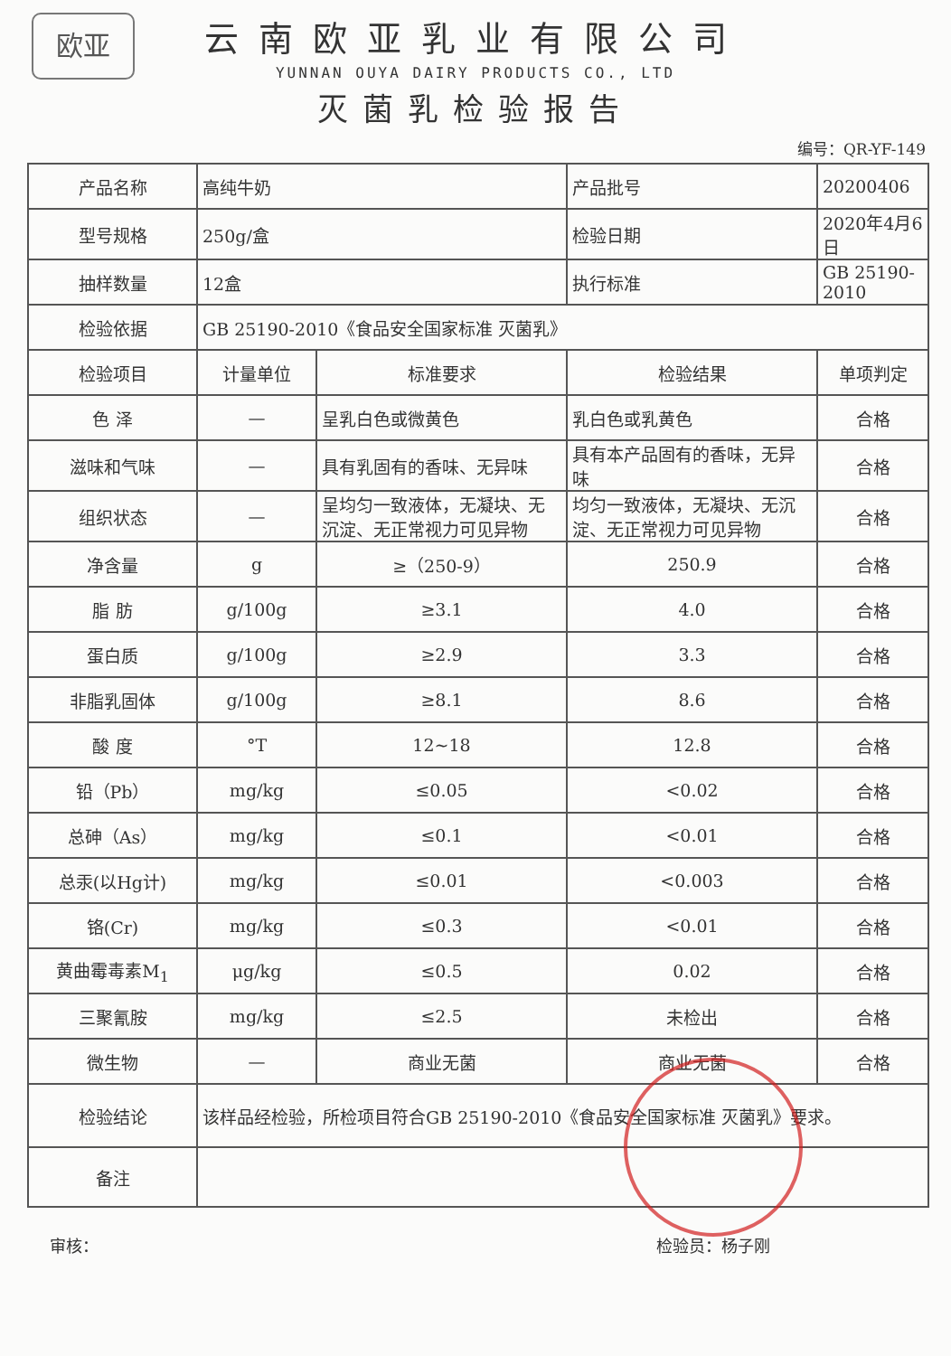欧亚
云南欧亚乳业有限公司
YUNNAN OUYA DAIRY PRODUCTS CO., LTD
灭菌乳检验报告
编号：QR-YF-149
| 产品名称 | 高纯牛奶 | | 产品批号 | 20200406 |
| 型号规格 | 250g/盒 | | 检验日期 | 2020年4月6日 |
| 抽样数量 | 12盒 | | 执行标准 | GB 25190-2010 |
| 检验依据 | GB 25190-2010《食品安全国家标准 灭菌乳》 | | | |
| 检验项目 | 计量单位 | 标准要求 | 检验结果 | 单项判定 |
| 色 泽 | — | 呈乳白色或微黄色 | 乳白色或乳黄色 | 合格 |
| 滋味和气味 | — | 具有乳固有的香味、无异味 | 具有本产品固有的香味，无异味 | 合格 |
| 组织状态 | — | 呈均匀一致液体，无凝块、无沉淀、无正常视力可见异物 | 均匀一致液体，无凝块、无沉淀、无正常视力可见异物 | 合格 |
| 净含量 | g | ≥（250-9） | 250.9 | 合格 |
| 脂 肪 | g/100g | ≥3.1 | 4.0 | 合格 |
| 蛋白质 | g/100g | ≥2.9 | 3.3 | 合格 |
| 非脂乳固体 | g/100g | ≥8.1 | 8.6 | 合格 |
| 酸 度 | °T | 12~18 | 12.8 | 合格 |
| 铅（Pb） | mg/kg | ≤0.05 | <0.02 | 合格 |
| 总砷（As） | mg/kg | ≤0.1 | <0.01 | 合格 |
| 总汞(以Hg计) | mg/kg | ≤0.01 | <0.003 | 合格 |
| 铬(Cr) | mg/kg | ≤0.3 | <0.01 | 合格 |
| 黄曲霉毒素M<sub>1</sub> | μg/kg | ≤0.5 | 0.02 | 合格 |
| 三聚氰胺 | mg/kg | ≤2.5 | 未检出 | 合格 |
| 微生物 | — | 商业无菌 | 商业无菌 | 合格 |
| 检验结论 | 该样品经检验，所检项目符合GB 25190-2010《食品安全国家标准 灭菌乳》要求。 | | | |
| 备注 | | | | |
审核： 检验员：杨子刚